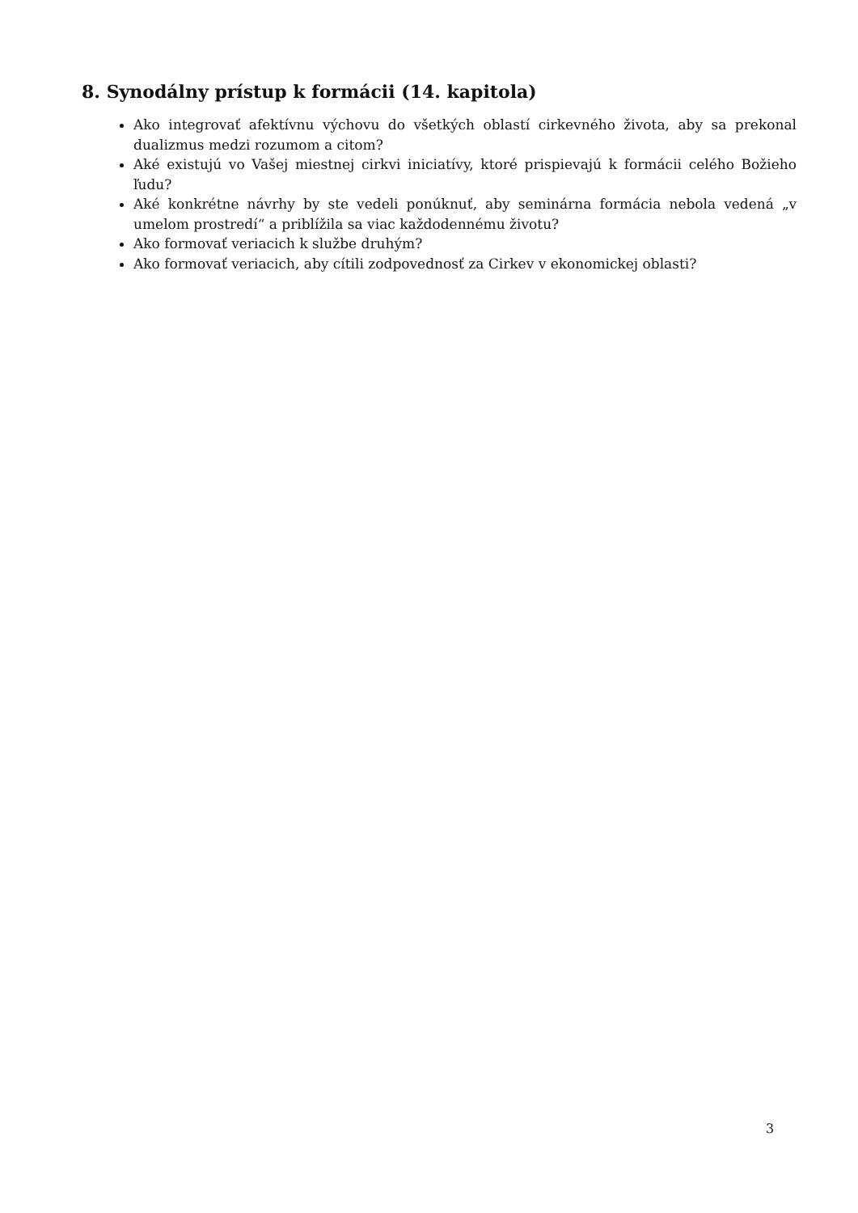8. Synodálny prístup k formácii (14. kapitola)
Ako integrovať afektívnu výchovu do všetkých oblastí cirkevného života, aby sa prekonal dualizmus medzi rozumom a citom?
Aké existujú vo Vašej miestnej cirkvi iniciatívy, ktoré prispievajú k formácii celého Božieho ľudu?
Aké konkrétne návrhy by ste vedeli ponúknuť, aby seminárna formácia nebola vedená „v umelom prostredí“ a priblížila sa viac každodennému životu?
Ako formovať veriacich k službe druhým?
Ako formovať veriacich, aby cítili zodpovednosť za Cirkev v ekonomickej oblasti?
3